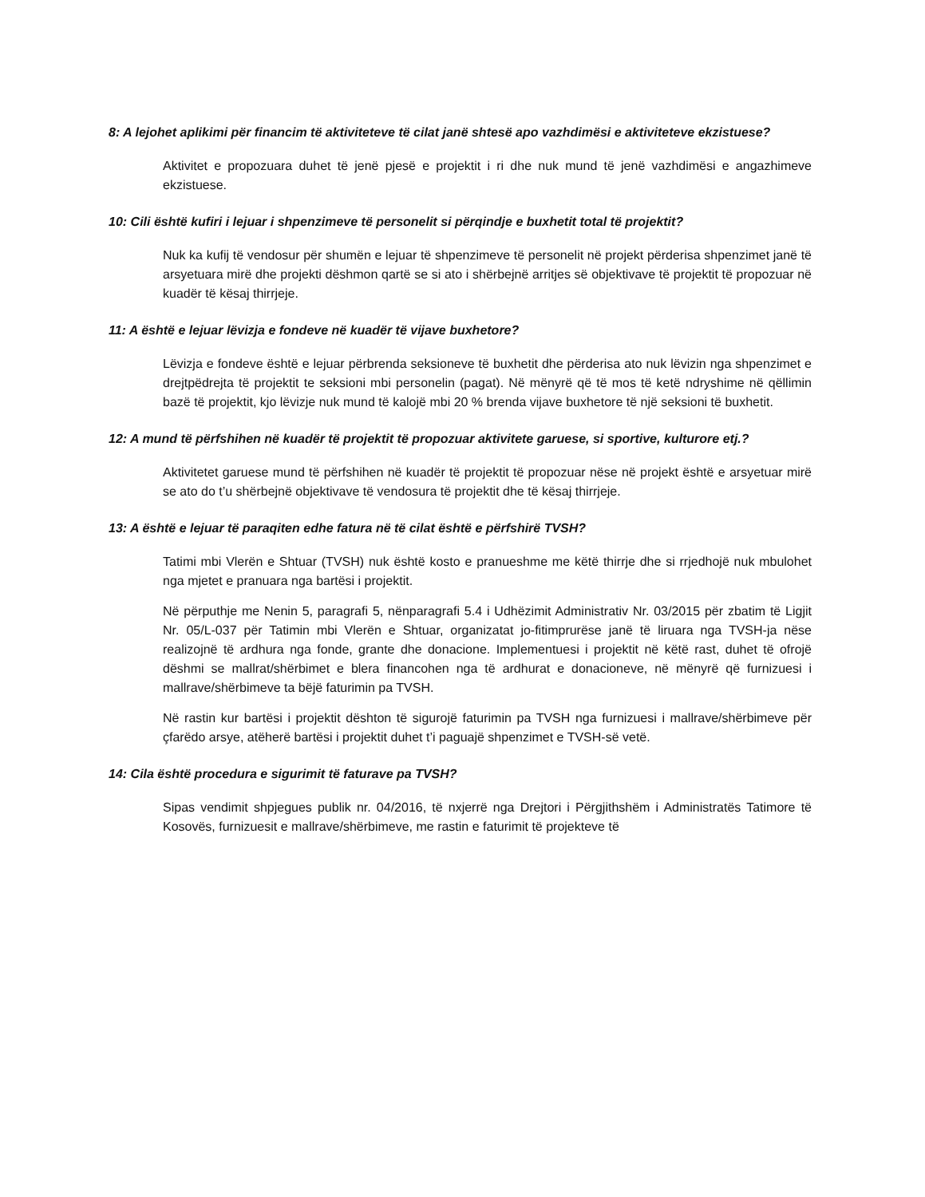8: A lejohet aplikimi për financim të aktiviteteve të cilat janë shtesë apo vazhdimësi e aktiviteteve ekzistuese?
Aktivitet e propozuara duhet të jenë pjesë e projektit i ri dhe nuk mund të jenë vazhdimësi e angazhimeve ekzistuese.
10: Cili është kufiri i lejuar i shpenzimeve të personelit si përqindje e buxhetit total të projektit?
Nuk ka kufij të vendosur për shumën e lejuar të shpenzimeve të personelit në projekt përderisa shpenzimet janë të arsyetuara mirë dhe projekti dëshmon qartë se si ato i shërbejnë arritjes së objektivave të projektit të propozuar në kuadër të kësaj thirrjeje.
11: A është e lejuar lëvizja e fondeve në kuadër të vijave buxhetore?
Lëvizja e fondeve është e lejuar përbrenda seksioneve të buxhetit dhe përderisa ato nuk lëvizin nga shpenzimet e drejtpëdrejta të projektit te seksioni mbi personelin (pagat). Në mënyrë që të mos të ketë ndryshime në qëllimin bazë të projektit, kjo lëvizje nuk mund të kalojë mbi 20 % brenda vijave buxhetore të një seksioni të buxhetit.
12: A mund të përfshihen në kuadër të projektit të propozuar aktivitete garuese, si sportive, kulturore etj.?
Aktivitetet garuese mund të përfshihen në kuadër të projektit të propozuar nëse në projekt është e arsyetuar mirë se ato do t’u shërbejnë objektivave të vendosura të projektit dhe të kësaj thirrjeje.
13: A është e lejuar të paraqiten edhe fatura në të cilat është e përfshirë TVSH?
Tatimi mbi Vlerën e Shtuar (TVSH) nuk është kosto e pranueshme me këtë thirrje dhe si rrjedhojë nuk mbulohet nga mjetet e pranuara nga bartësi i projektit.
Në përputhje me Nenin 5, paragrafi 5, nënparagrafi 5.4 i Udhëzimit Administrativ Nr. 03/2015 për zbatim të Ligjit Nr. 05/L-037 për Tatimin mbi Vlerën e Shtuar, organizatat jo-fitimprurëse janë të liruara nga TVSH-ja nëse realizojnë të ardhura nga fonde, grante dhe donacione. Implementuesi i projektit në këtë rast, duhet të ofrojë dëshmi se mallrat/shërbimet e blera financohen nga të ardhurat e donacioneve, në mënyrë që furnizuesi i mallrave/shërbimeve ta bëjë faturimin pa TVSH.
Në rastin kur bartësi i projektit dështon të sigurojë faturimin pa TVSH nga furnizuesi i mallrave/shërbimeve për çfarëdo arsye, atëherë bartësi i projektit duhet t’i paguajë shpenzimet e TVSH-së vetë.
14: Cila është procedura e sigurimit të faturave pa TVSH?
Sipas vendimit shpjegues publik nr. 04/2016, të nxjerrë nga Drejtori i Përgjithshëm i Administratës Tatimore të Kosovës, furnizuesit e mallrave/shërbimeve, me rastin e faturimit të projekteve të